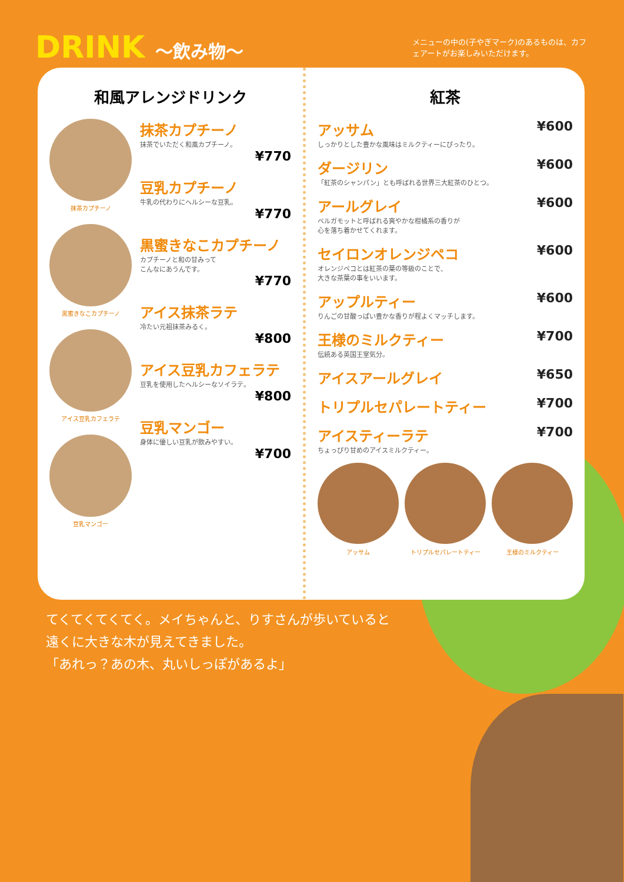DRINK 〜飲み物〜
メニューの中の(子やぎマーク)のあるものは、カフェアートがお楽しみいただけます。
和風アレンジドリンク
抹茶カプチーノ
黒蜜きなこカプチーノ
アイス豆乳カフェラテ
豆乳マンゴー
抹茶カプチーノ
抹茶でいただく和風カプチーノ。
¥770
豆乳カプチーノ
牛乳の代わりにヘルシーな豆乳。
¥770
黒蜜きなこカプチーノ
カプチーノと和の甘みって
こんなにあうんです。
¥770
アイス抹茶ラテ
冷たい元祖抹茶みるく。
¥800
アイス豆乳カフェラテ
豆乳を使用したヘルシーなソイラテ。
¥800
豆乳マンゴー
身体に優しい豆乳が飲みやすい。
¥700
紅茶
アッサム ¥600
しっかりとした豊かな風味はミルクティーにぴったり。
ダージリン ¥600
「紅茶のシャンパン」とも呼ばれる世界三大紅茶のひとつ。
アールグレイ ¥600
ベルガモットと呼ばれる爽やかな柑橘系の香りが
心を落ち着かせてくれます。
セイロンオレンジペコ ¥600
オレンジペコとは紅茶の葉の等級のことで、
大きな茶葉の事をいいます。
アップルティー ¥600
りんごの甘酸っぱい豊かな香りが程よくマッチします。
王様のミルクティー ¥700
伝統ある英国王室気分。
アイスアールグレイ ¥650
トリプルセパレートティー ¥700
アイスティーラテ ¥700
ちょっぴり甘めのアイスミルクティー。
アッサム トリプルセパレートティー 王様のミルクティー
てくてくてくてく。メイちゃんと、りすさんが歩いていると
遠くに大きな木が見えてきました。
「あれっ？あの木、丸いしっぽがあるよ」